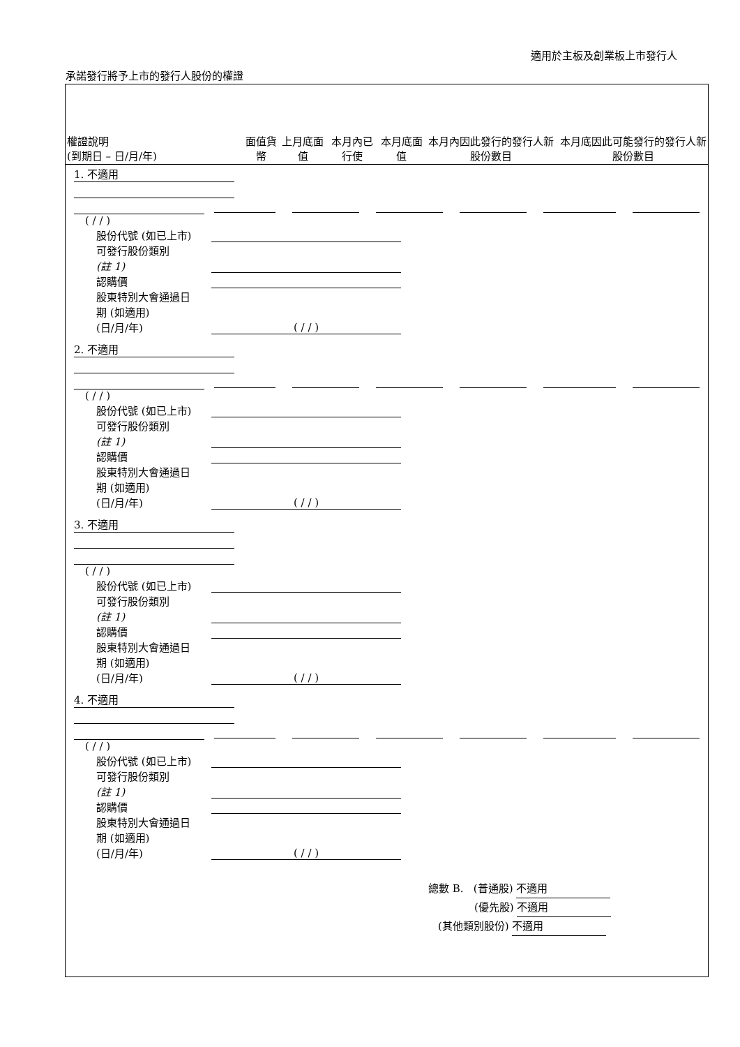適用於主板及創業板上市發行人
承諾發行將予上市的發行人股份的權證
| 權證說明 (到期日 – 日/月/年) | 面值貨幣 | 上月底面值 | 本月內已行使 | 本月底面值 | 本月內因此發行的發行人新股份數目 | 本月底因此可能發行的發行人新股份數目 |
| --- | --- | --- | --- | --- | --- | --- |
1. 不適用
( / / )
股份代號 (如已上市)
可發行股份類別
(註 1)
認購價
股東特別大會通過日
期 (如適用)
(日/月/年) ( / / )
2. 不適用
( / / )
股份代號 (如已上市)
可發行股份類別
(註 1)
認購價
股東特別大會通過日
期 (如適用)
(日/月/年) ( / / )
3. 不適用
( / / )
股份代號 (如已上市)
可發行股份類別
(註 1)
認購價
股東特別大會通過日
期 (如適用)
(日/月/年) ( / / )
4. 不適用
( / / )
股份代號 (如已上市)
可發行股份類別
(註 1)
認購價
股東特別大會通過日
期 (如適用)
(日/月/年) ( / / )
總數 B. (普通股) 不適用
(優先股) 不適用
(其他類別股份) 不適用